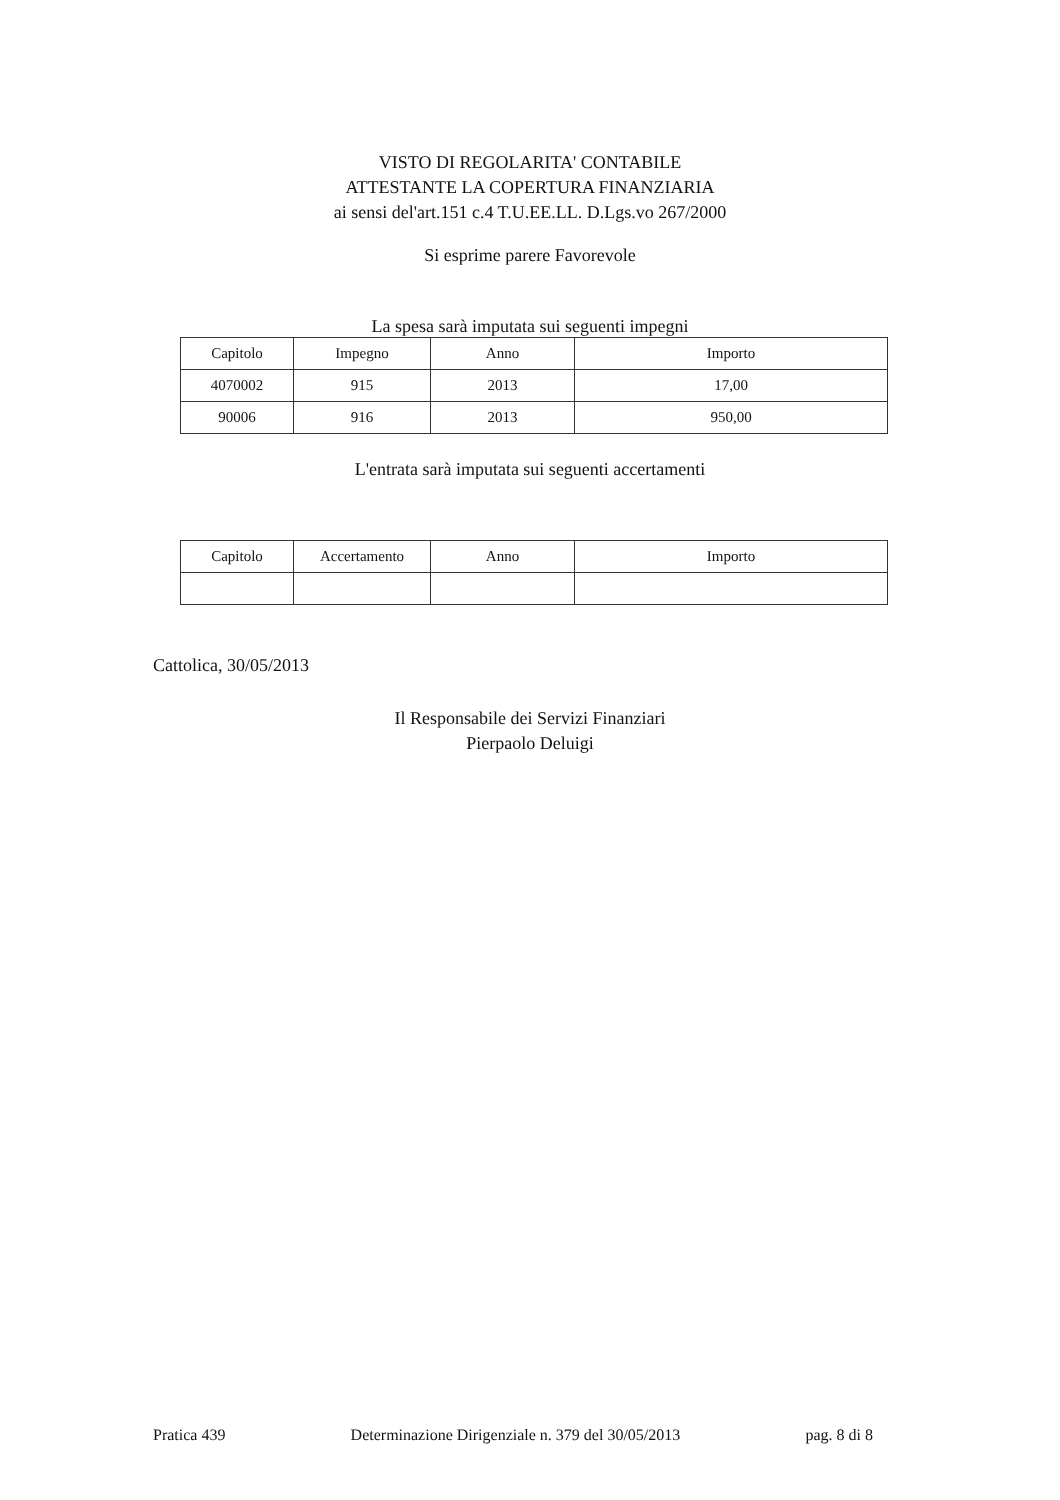VISTO DI REGOLARITA' CONTABILE
ATTESTANTE LA COPERTURA FINANZIARIA
ai sensi del'art.151 c.4 T.U.EE.LL. D.Lgs.vo 267/2000
Si esprime parere Favorevole
La spesa sarà imputata sui seguenti impegni
| Capitolo | Impegno | Anno | Importo |
| --- | --- | --- | --- |
| 4070002 | 915 | 2013 | 17,00 |
| 90006 | 916 | 2013 | 950,00 |
L'entrata sarà imputata sui seguenti accertamenti
| Capitolo | Accertamento | Anno | Importo |
| --- | --- | --- | --- |
Cattolica, 30/05/2013
Il Responsabile dei Servizi Finanziari
Pierpaolo Deluigi
Pratica 439 Determinazione Dirigenziale n. 379 del 30/05/2013 pag. 8 di 8